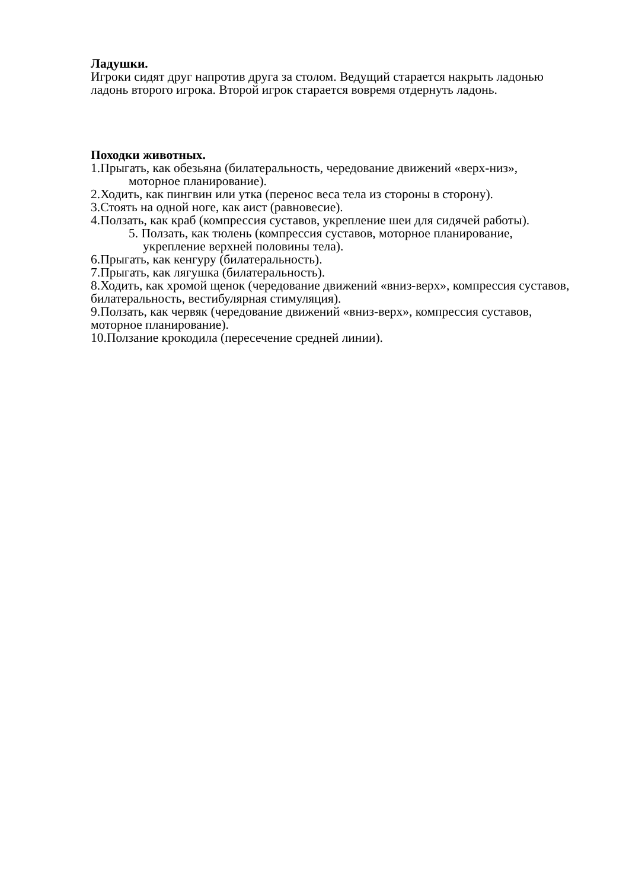Ладушки.
Игроки сидят друг напротив друга за столом. Ведущий старается накрыть ладонью ладонь второго игрока. Второй игрок старается вовремя отдернуть ладонь.
Походки животных.
1.Прыгать, как обезьяна (билатеральность, чередование движений «верх-низ»,
моторное планирование).
2.Ходить, как пингвин или утка (перенос веса тела из стороны в сторону).
3.Стоять на одной ноге, как аист (равновесие).
4.Ползать, как краб (компрессия суставов, укрепление шеи для сидячей работы).
5. Ползать, как тюлень (компрессия суставов, моторное планирование, укрепление верхней половины тела).
6.Прыгать, как кенгуру (билатеральность).
7.Прыгать, как лягушка (билатеральность).
8.Ходить, как хромой щенок (чередование движений «вниз-верх», компрессия суставов, билатеральность, вестибулярная стимуляция).
9.Ползать, как червяк (чередование движений «вниз-верх», компрессия суставов, моторное планирование).
10.Ползание крокодила (пересечение средней линии).